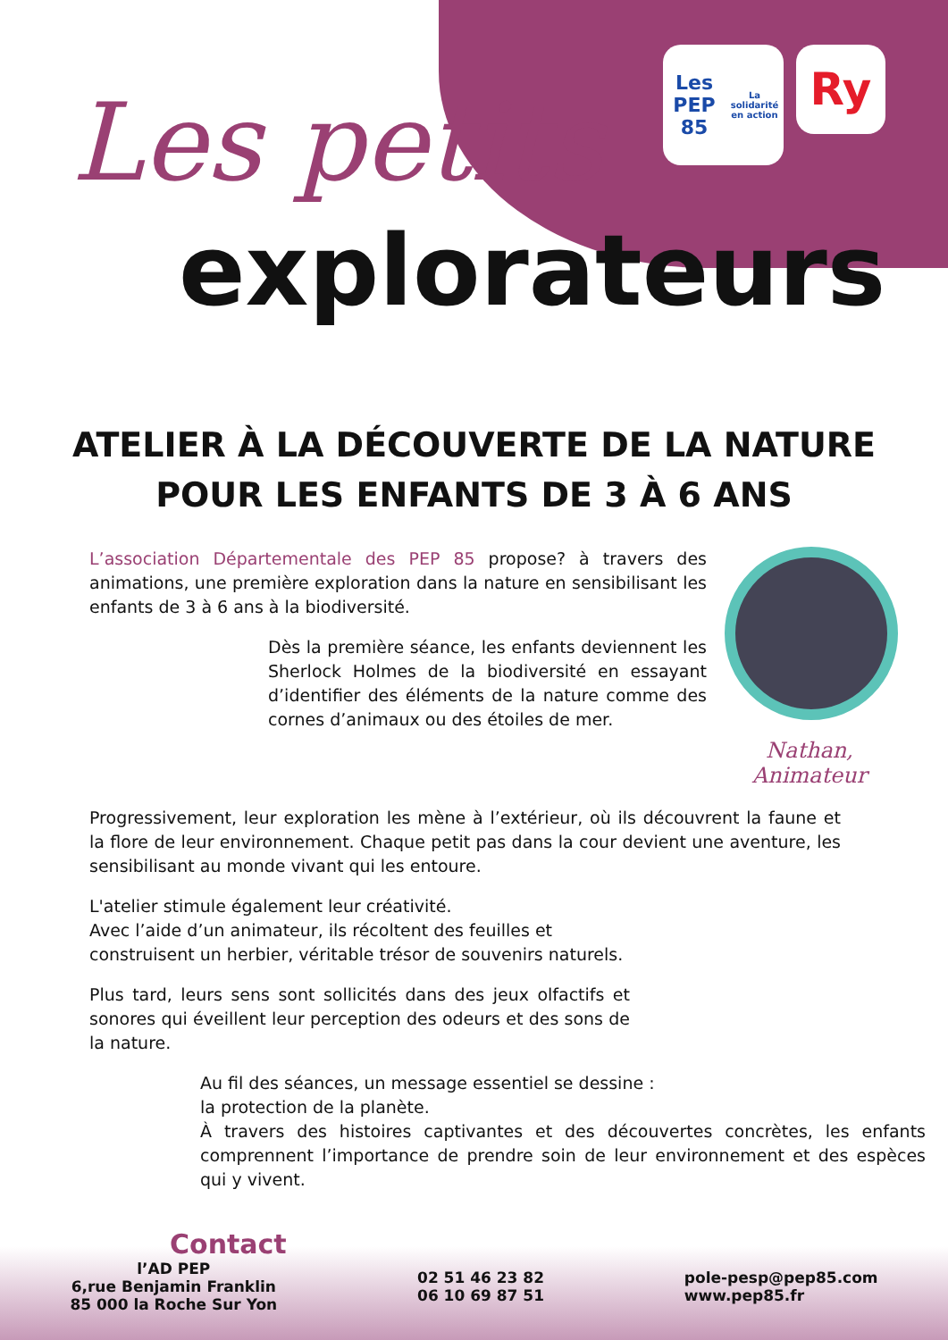Les PEP 85
La solidarité en action
Ry
Les petits
explorateurs
ATELIER À LA DÉCOUVERTE DE LA NATURE POUR LES ENFANTS DE 3 À 6 ANS
L’association Départementale des PEP 85 propose? à travers des animations, une première exploration dans la nature en sensibilisant les enfants de 3 à 6 ans à la biodiversité.
Dès la première séance, les enfants deviennent les Sherlock Holmes de la biodiversité en essayant d’identifier des éléments de la nature comme des cornes d’animaux ou des étoiles de mer.
Nathan,
Animateur
Progressivement, leur exploration les mène à l’extérieur, où ils découvrent la faune et la flore de leur environnement. Chaque petit pas dans la cour devient une aventure, les sensibilisant au monde vivant qui les entoure.
L'atelier stimule également leur créativité.
Avec l’aide d’un animateur, ils récoltent des feuilles et construisent un herbier, véritable trésor de souvenirs naturels.
Plus tard, leurs sens sont sollicités dans des jeux olfactifs et sonores qui éveillent leur perception des odeurs et des sons de la nature.
Au fil des séances, un message essentiel se dessine :
la protection de la planète.
À travers des histoires captivantes et des découvertes concrètes, les enfants comprennent l’importance de prendre soin de leur environnement et des espèces qui y vivent.
Contact
l’AD PEP
6,rue Benjamin Franklin
85 000 la Roche Sur Yon
02 51 46 23 82
06 10 69 87 51
pole-pesp@pep85.com
www.pep85.fr